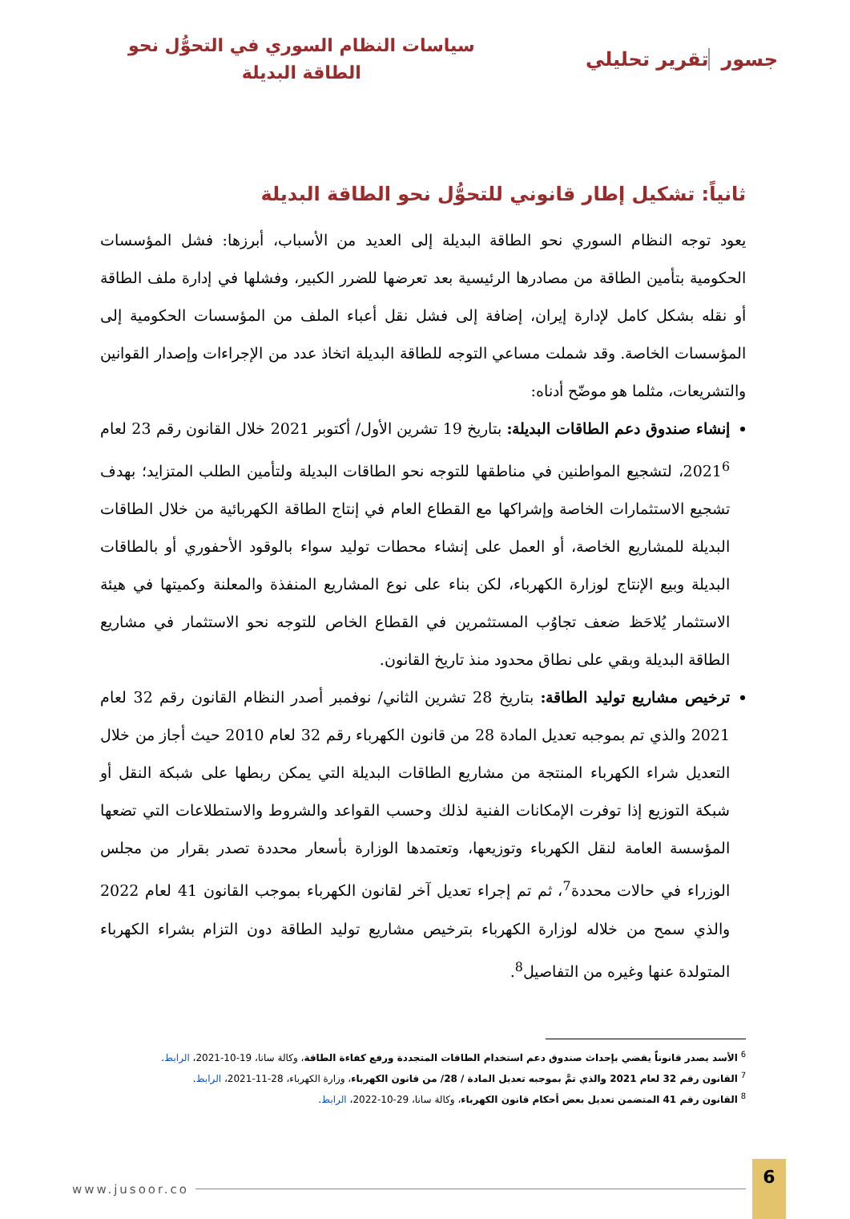جسور تقرير تحليلي
سياسات النظام السوري في التحوُّل نحو
الطاقة البديلة
ثانياً: تشكيل إطار قانوني للتحوُّل نحو الطاقة البديلة
يعود توجه النظام السوري نحو الطاقة البديلة إلى العديد من الأسباب، أبرزها: فشل المؤسسات الحكومية بتأمين الطاقة من مصادرها الرئيسية بعد تعرضها للضرر الكبير، وفشلها في إدارة ملف الطاقة أو نقله بشكل كامل لإدارة إيران، إضافة إلى فشل نقل أعباء الملف من المؤسسات الحكومية إلى المؤسسات الخاصة. وقد شملت مساعي التوجه للطاقة البديلة اتخاذ عدد من الإجراءات وإصدار القوانين والتشريعات، مثلما هو موضّح أدناه:
إنشاء صندوق دعم الطاقات البديلة: بتاريخ 19 تشرين الأول/ أكتوبر 2021 خلال القانون رقم 23 لعام 2021<sup>6</sup>، لتشجيع المواطنين في مناطقها للتوجه نحو الطاقات البديلة ولتأمين الطلب المتزايد؛ بهدف تشجيع الاستثمارات الخاصة وإشراكها مع القطاع العام في إنتاج الطاقة الكهربائية من خلال الطاقات البديلة للمشاريع الخاصة، أو العمل على إنشاء محطات توليد سواء بالوقود الأحفوري أو بالطاقات البديلة وبيع الإنتاج لوزارة الكهرباء، لكن بناء على نوع المشاريع المنفذة والمعلنة وكميتها في هيئة الاستثمار يُلاحَظ ضعف تجاوُب المستثمرين في القطاع الخاص للتوجه نحو الاستثمار في مشاريع الطاقة البديلة وبقي على نطاق محدود منذ تاريخ القانون.
ترخيص مشاريع توليد الطاقة: بتاريخ 28 تشرين الثاني/ نوفمبر أصدر النظام القانون رقم 32 لعام 2021 والذي تم بموجبه تعديل المادة 28 من قانون الكهرباء رقم 32 لعام 2010 حيث أجاز من خلال التعديل شراء الكهرباء المنتجة من مشاريع الطاقات البديلة التي يمكن ربطها على شبكة النقل أو شبكة التوزيع إذا توفرت الإمكانات الفنية لذلك وحسب القواعد والشروط والاستطلاعات التي تضعها المؤسسة العامة لنقل الكهرباء وتوزيعها، وتعتمدها الوزارة بأسعار محددة تصدر بقرار من مجلس الوزراء في حالات محددة<sup>7</sup>، ثم تم إجراء تعديل آخر لقانون الكهرباء بموجب القانون 41 لعام 2022 والذي سمح من خلاله لوزارة الكهرباء بترخيص مشاريع توليد الطاقة دون التزام بشراء الكهرباء المتولدة عنها وغيره من التفاصيل<sup>8</sup>.
<sup>6</sup> الأسد يصدر قانوناً يقضي بإحداث صندوق دعم استخدام الطاقات المتجددة ورفع كفاءة الطاقة، وكالة سانا، 19-10-2021، الرابط.
<sup>7</sup> القانون رقم 32 لعام 2021 والذي تمَّ بموجبه تعديل المادة / 28/ من قانون الكهرباء، وزارة الكهرباء، 28-11-2021، الرابط.
<sup>8</sup> القانون رقم 41 المتضمن تعديل بعض أحكام قانون الكهرباء، وكالة سانا، 29-10-2022، الرابط.
www.jusoor.co
6